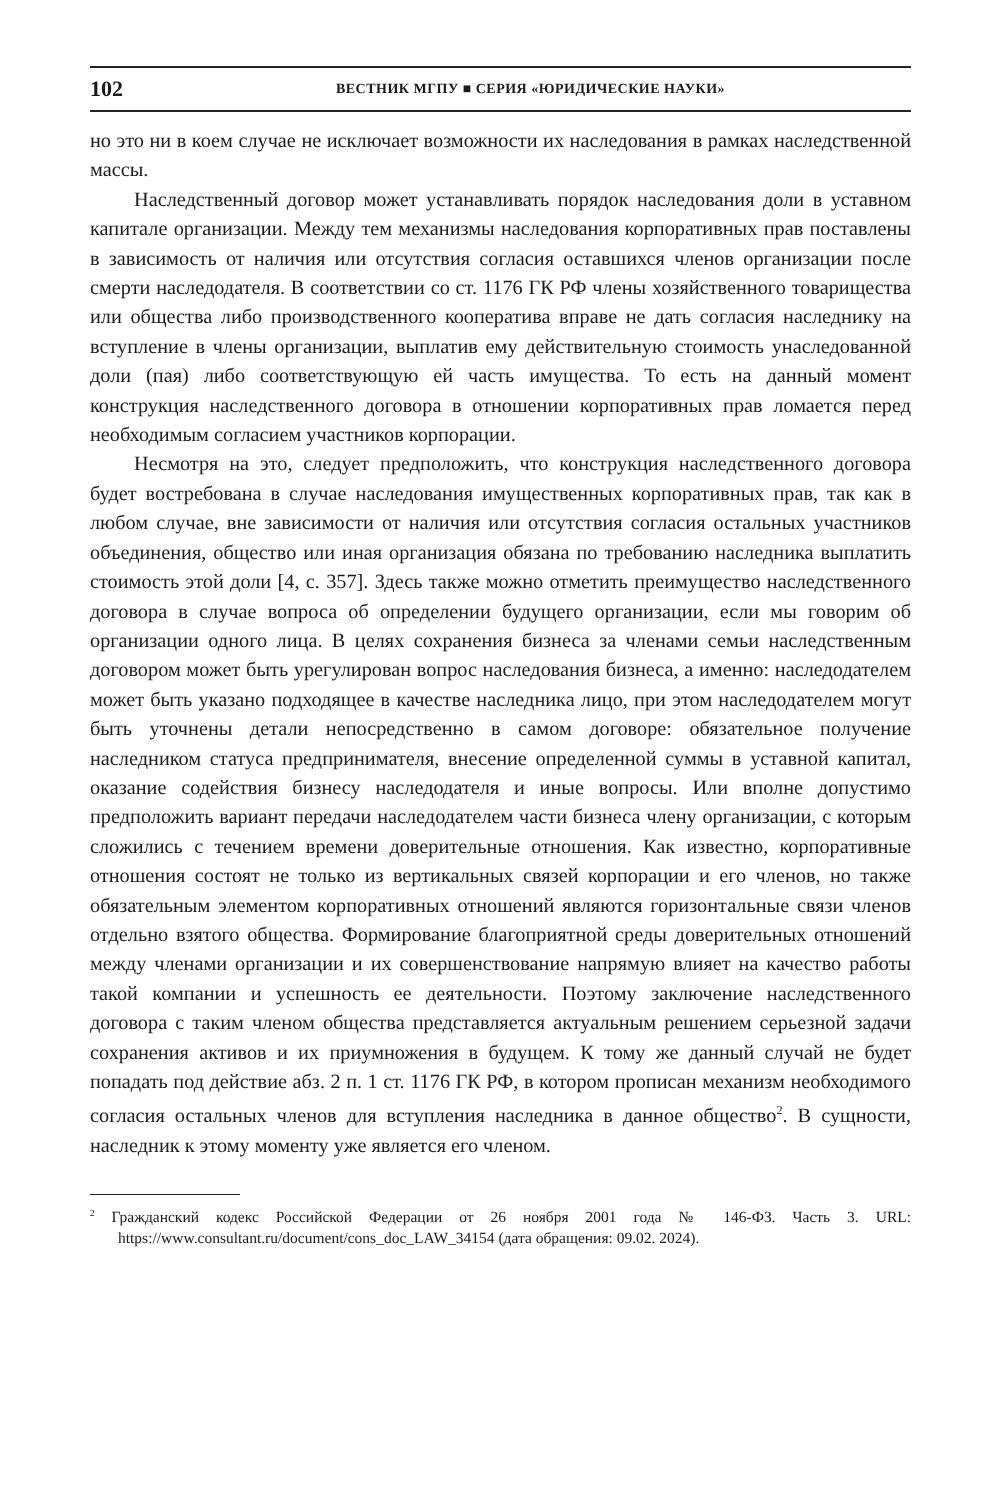102 ВЕСТНИК МГПУ ■ СЕРИЯ «ЮРИДИЧЕСКИЕ НАУКИ»
но это ни в коем случае не исключает возможности их наследования в рамках наследственной массы.
Наследственный договор может устанавливать порядок наследования доли в уставном капитале организации. Между тем механизмы наследования корпоративных прав поставлены в зависимость от наличия или отсутствия согласия оставшихся членов организации после смерти наследодателя. В соответствии со ст. 1176 ГК РФ члены хозяйственного товарищества или общества либо производственного кооператива вправе не дать согласия наследнику на вступление в члены организации, выплатив ему действительную стоимость унаследованной доли (пая) либо соответствующую ей часть имущества. То есть на данный момент конструкция наследственного договора в отношении корпоративных прав ломается перед необходимым согласием участников корпорации.
Несмотря на это, следует предположить, что конструкция наследственного договора будет востребована в случае наследования имущественных корпоративных прав, так как в любом случае, вне зависимости от наличия или отсутствия согласия остальных участников объединения, общество или иная организация обязана по требованию наследника выплатить стоимость этой доли [4, с. 357]. Здесь также можно отметить преимущество наследственного договора в случае вопроса об определении будущего организации, если мы говорим об организации одного лица. В целях сохранения бизнеса за членами семьи наследственным договором может быть урегулирован вопрос наследования бизнеса, а именно: наследодателем может быть указано подходящее в качестве наследника лицо, при этом наследодателем могут быть уточнены детали непосредственно в самом договоре: обязательное получение наследником статуса предпринимателя, внесение определенной суммы в уставной капитал, оказание содействия бизнесу наследодателя и иные вопросы. Или вполне допустимо предположить вариант передачи наследодателем части бизнеса члену организации, с которым сложились с течением времени доверительные отношения. Как известно, корпоративные отношения состоят не только из вертикальных связей корпорации и его членов, но также обязательным элементом корпоративных отношений являются горизонтальные связи членов отдельно взятого общества. Формирование благоприятной среды доверительных отношений между членами организации и их совершенствование напрямую влияет на качество работы такой компании и успешность ее деятельности. Поэтому заключение наследственного договора с таким членом общества представляется актуальным решением серьезной задачи сохранения активов и их приумножения в будущем. К тому же данный случай не будет попадать под действие абз. 2 п. 1 ст. 1176 ГК РФ, в котором прописан механизм необходимого согласия остальных членов для вступления наследника в данное общество<sup>2</sup>. В сущности, наследник к этому моменту уже является его членом.
<sup>2</sup> Гражданский кодекс Российской Федерации от 26 ноября 2001 года № 146-ФЗ. Часть 3. URL: https://www.consultant.ru/document/cons_doc_LAW_34154 (дата обращения: 09.02. 2024).